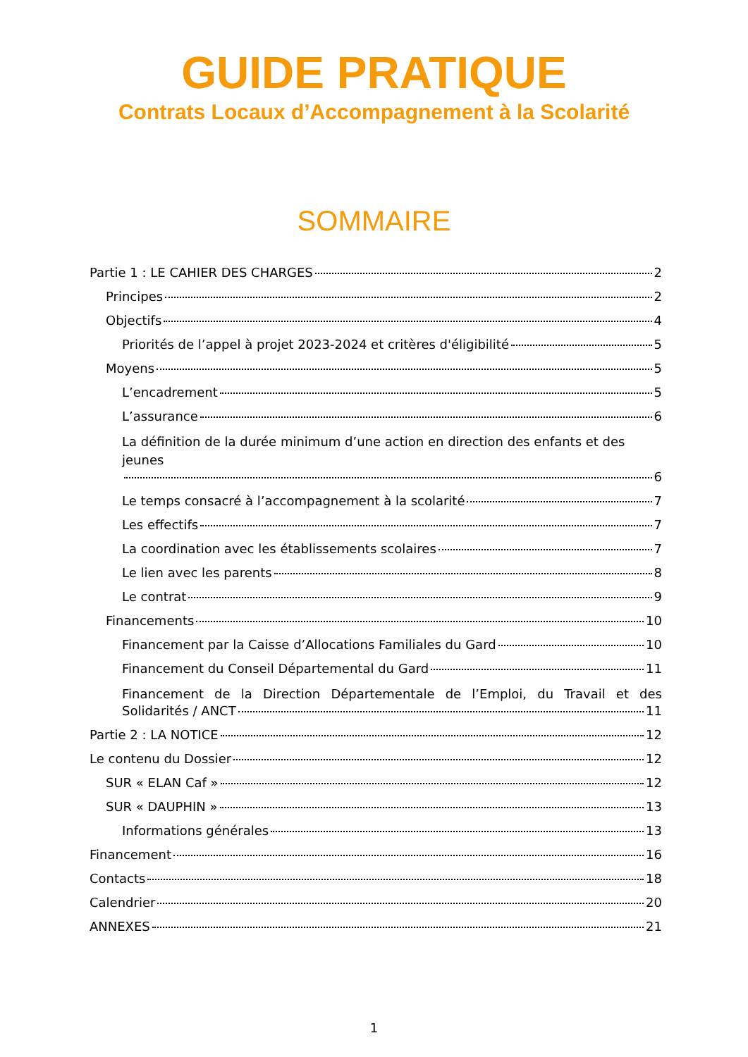GUIDE PRATIQUE
Contrats Locaux d’Accompagnement à la Scolarité
SOMMAIRE
Partie 1 : LE CAHIER DES CHARGES 2
Principes 2
Objectifs 4
Priorités de l’appel à projet 2023-2024 et critères d'éligibilité 5
Moyens 5
L’encadrement 5
L’assurance 6
La définition de la durée minimum d’une action en direction des enfants et des jeunes
6
Le temps consacré à l’accompagnement à la scolarité 7
Les effectifs 7
La coordination avec les établissements scolaires 7
Le lien avec les parents 8
Le contrat 9
Financements 10
Financement par la Caisse d’Allocations Familiales du Gard 10
Financement du Conseil Départemental du Gard 11
Financement de la Direction Départementale de l’Emploi, du Travail et des
Solidarités / ANCT 11
Partie 2 : LA NOTICE 12
Le contenu du Dossier 12
SUR « ELAN Caf » 12
SUR « DAUPHIN » 13
Informations générales 13
Financement 16
Contacts 18
Calendrier 20
ANNEXES 21
1